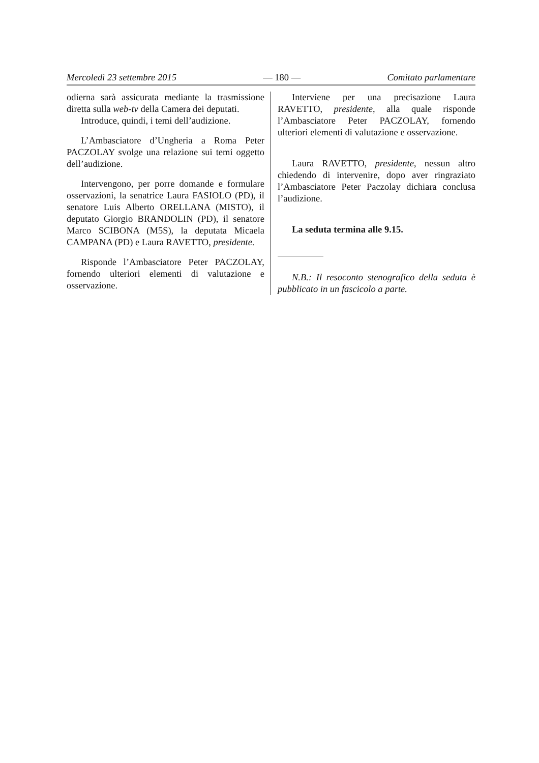Mercoledì 23 settembre 2015 — 180 — Comitato parlamentare
odierna sarà assicurata mediante la trasmissione diretta sulla web-tv della Camera dei deputati.
Introduce, quindi, i temi dell’audizione.
L’Ambasciatore d’Ungheria a Roma Peter PACZOLAY svolge una relazione sui temi oggetto dell’audizione.
Intervengono, per porre domande e formulare osservazioni, la senatrice Laura FASIOLO (PD), il senatore Luis Alberto ORELLANA (MISTO), il deputato Giorgio BRANDOLIN (PD), il senatore Marco SCIBONA (M5S), la deputata Micaela CAMPANA (PD) e Laura RAVETTO, presidente.
Risponde l’Ambasciatore Peter PACZOLAY, fornendo ulteriori elementi di valutazione e osservazione.
Interviene per una precisazione Laura RAVETTO, presidente, alla quale risponde l’Ambasciatore Peter PACZOLAY, fornendo ulteriori elementi di valutazione e osservazione.
Laura RAVETTO, presidente, nessun altro chiedendo di intervenire, dopo aver ringraziato l’Ambasciatore Peter Paczolay dichiara conclusa l’audizione.
La seduta termina alle 9.15.
N.B.: Il resoconto stenografico della seduta è pubblicato in un fascicolo a parte.